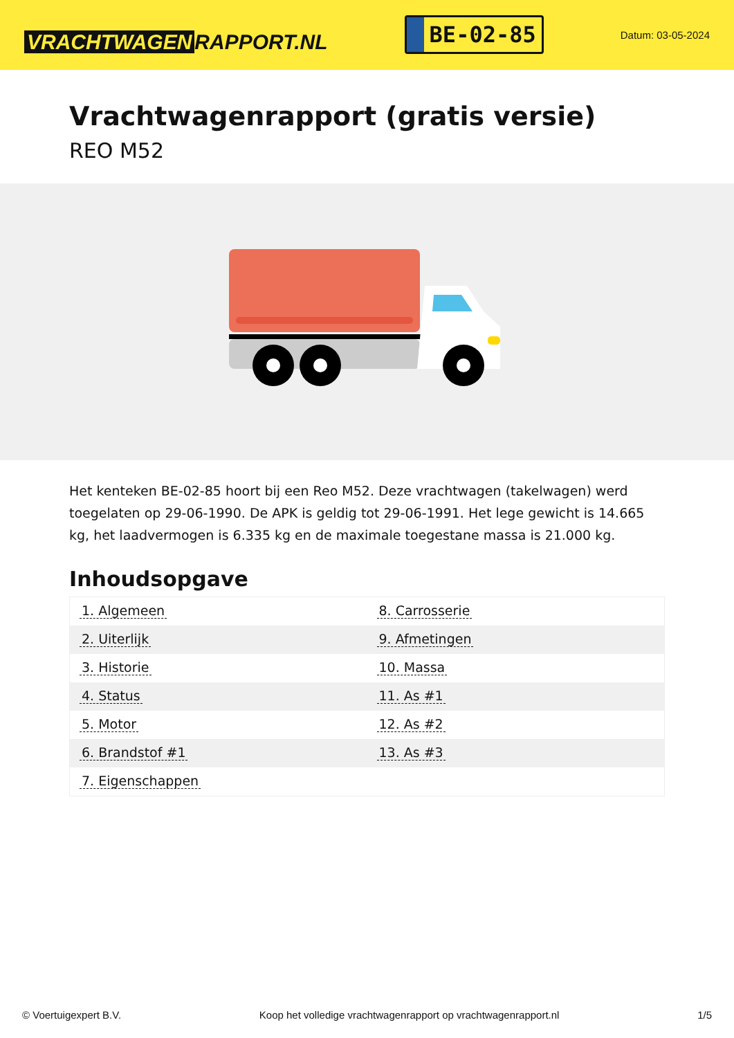VRACHTWAGEN RAPPORT.NL
BE-02-85
Datum: 03-05-2024
Vrachtwagenrapport (gratis versie)
REO M52
Het kenteken BE-02-85 hoort bij een Reo M52. Deze vrachtwagen (takelwagen) werd toegelaten op 29-06-1990. De APK is geldig tot 29-06-1991. Het lege gewicht is 14.665 kg, het laadvermogen is 6.335 kg en de maximale toegestane massa is 21.000 kg.
Inhoudsopgave
| 1. Algemeen | 8. Carrosserie |
| 2. Uiterlijk | 9. Afmetingen |
| 3. Historie | 10. Massa |
| 4. Status | 11. As #1 |
| 5. Motor | 12. As #2 |
| 6. Brandstof #1 | 13. As #3 |
| 7. Eigenschappen | |
© Voertuigexpert B.V. Koop het volledige vrachtwagenrapport op vrachtwagenrapport.nl
1/5